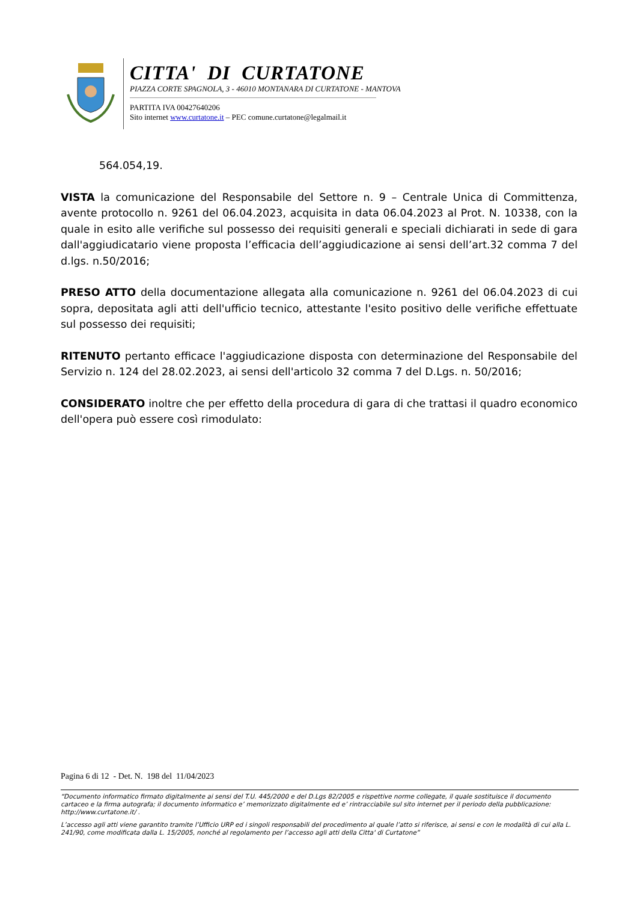CITTA' DI CURTATONE
PIAZZA CORTE SPAGNOLA, 3 - 46010 MONTANARA DI CURTATONE - MANTOVA
PARTITA IVA 00427640206
Sito internet www.curtatone.it – PEC comune.curtatone@legalmail.it
564.054,19.
VISTA la comunicazione del Responsabile del Settore n. 9 – Centrale Unica di Committenza, avente protocollo n. 9261 del 06.04.2023, acquisita in data 06.04.2023 al Prot. N. 10338, con la quale in esito alle verifiche sul possesso dei requisiti generali e speciali dichiarati in sede di gara dall'aggiudicatario viene proposta l’efficacia dell’aggiudicazione ai sensi dell’art.32 comma 7 del d.lgs. n.50/2016;
PRESO ATTO della documentazione allegata alla comunicazione n. 9261 del 06.04.2023 di cui sopra, depositata agli atti dell'ufficio tecnico, attestante l'esito positivo delle verifiche effettuate sul possesso dei requisiti;
RITENUTO pertanto efficace l'aggiudicazione disposta con determinazione del Responsabile del Servizio n. 124 del 28.02.2023, ai sensi dell'articolo 32 comma 7 del D.Lgs. n. 50/2016;
CONSIDERATO inoltre che per effetto della procedura di gara di che trattasi il quadro economico dell'opera può essere così rimodulato:
Pagina 6 di 12 - Det. N. 198 del 11/04/2023
“Documento informatico firmato digitalmente ai sensi del T.U. 445/2000 e del D.Lgs 82/2005 e rispettive norme collegate, il quale sostituisce il documento cartaceo e la firma autografa; il documento informatico e’ memorizzato digitalmente ed e’ rintracciabile sul sito internet per il periodo della pubblicazione: http://www.curtatone.it/ .
L’accesso agli atti viene garantito tramite l’Ufficio URP ed i singoli responsabili del procedimento al quale l’atto si riferisce, ai sensi e con le modalità di cui alla L. 241/90, come modificata dalla L. 15/2005, nonché al regolamento per l’accesso agli atti della Citta' di Curtatone”